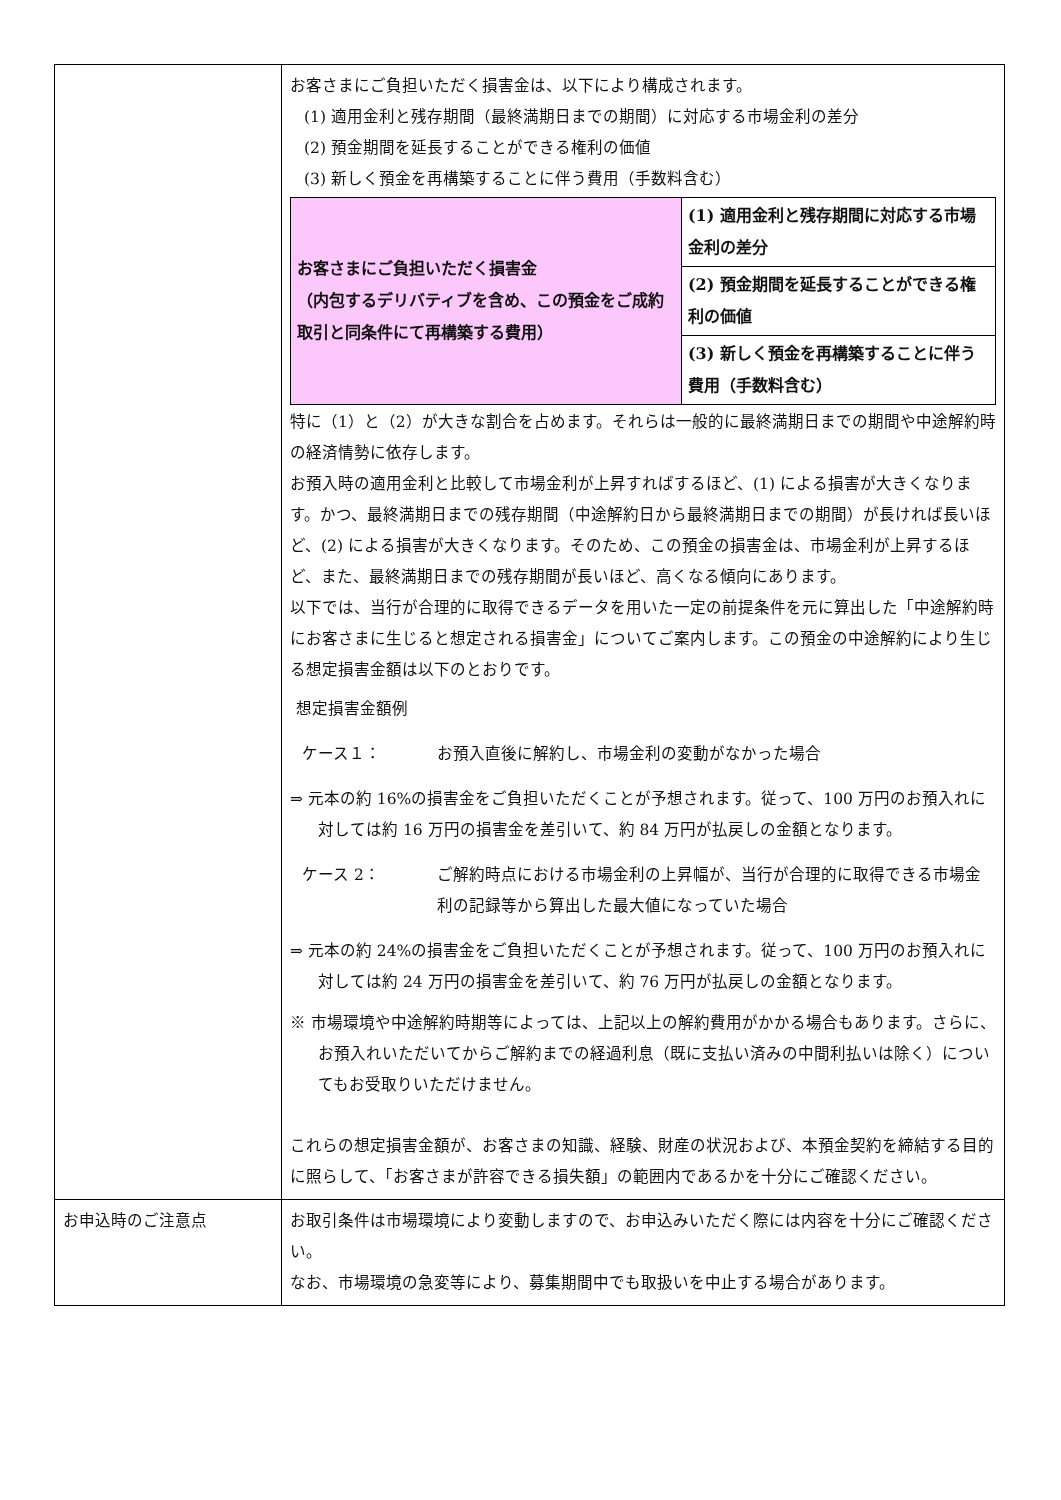| | お客さまにご負担いただく損害金は、以下により構成されます。 (1) 適用金利と残存期間（最終満期日までの期間）に対応する市場金利の差分 (2) 預金期間を延長することができる権利の価値 (3) 新しく預金を再構築することに伴う費用（手数料含む） / お客さまにご負担いただく損害金 （内包するデリバティブを含め、この預金をご成約取引と同条件にて再構築する費用） / (1) 適用金利と残存期間に対応する市場金利の差分 / / / (2) 預金期間を延長することができる権利の価値 / / / (3) 新しく預金を再構築することに伴う費用（手数料含む） / 特に（1）と（2）が大きな割合を占めます。それらは一般的に最終満期日までの期間や中途解約時の経済情勢に依存します。 お預入時の適用金利と比較して市場金利が上昇すればするほど、(1) による損害が大きくなります。かつ、最終満期日までの残存期間（中途解約日から最終満期日までの期間）が長ければ長いほど、(2) による損害が大きくなります。そのため、この預金の損害金は、市場金利が上昇するほど、また、最終満期日までの残存期間が長いほど、高くなる傾向にあります。 以下では、当行が合理的に取得できるデータを用いた一定の前提条件を元に算出した「中途解約時にお客さまに生じると想定される損害金」についてご案内します。この預金の中途解約により生じる想定損害金額は以下のとおりです。 想定損害金額例 ケース１： お預入直後に解約し、市場金利の変動がなかった場合 ⇒ 元本の約 16%の損害金をご負担いただくことが予想されます。従って、100 万円のお預入れに対しては約 16 万円の損害金を差引いて、約 84 万円が払戻しの金額となります。 ケース 2： ご解約時点における市場金利の上昇幅が、当行が合理的に取得できる市場金利の記録等から算出した最大値になっていた場合 ⇒ 元本の約 24%の損害金をご負担いただくことが予想されます。従って、100 万円のお預入れに対しては約 24 万円の損害金を差引いて、約 76 万円が払戻しの金額となります。 ※ 市場環境や中途解約時期等によっては、上記以上の解約費用がかかる場合もあります。さらに、お預入れいただいてからご解約までの経過利息（既に支払い済みの中間利払いは除く）についてもお受取りいただけません。 これらの想定損害金額が、お客さまの知識、経験、財産の状況および、本預金契約を締結する目的に照らして、「お客さまが許容できる損失額」の範囲内であるかを十分にご確認ください。 |
| お申込時のご注意点 | お取引条件は市場環境により変動しますので、お申込みいただく際には内容を十分にご確認ください。 なお、市場環境の急変等により、募集期間中でも取扱いを中止する場合があります。 |